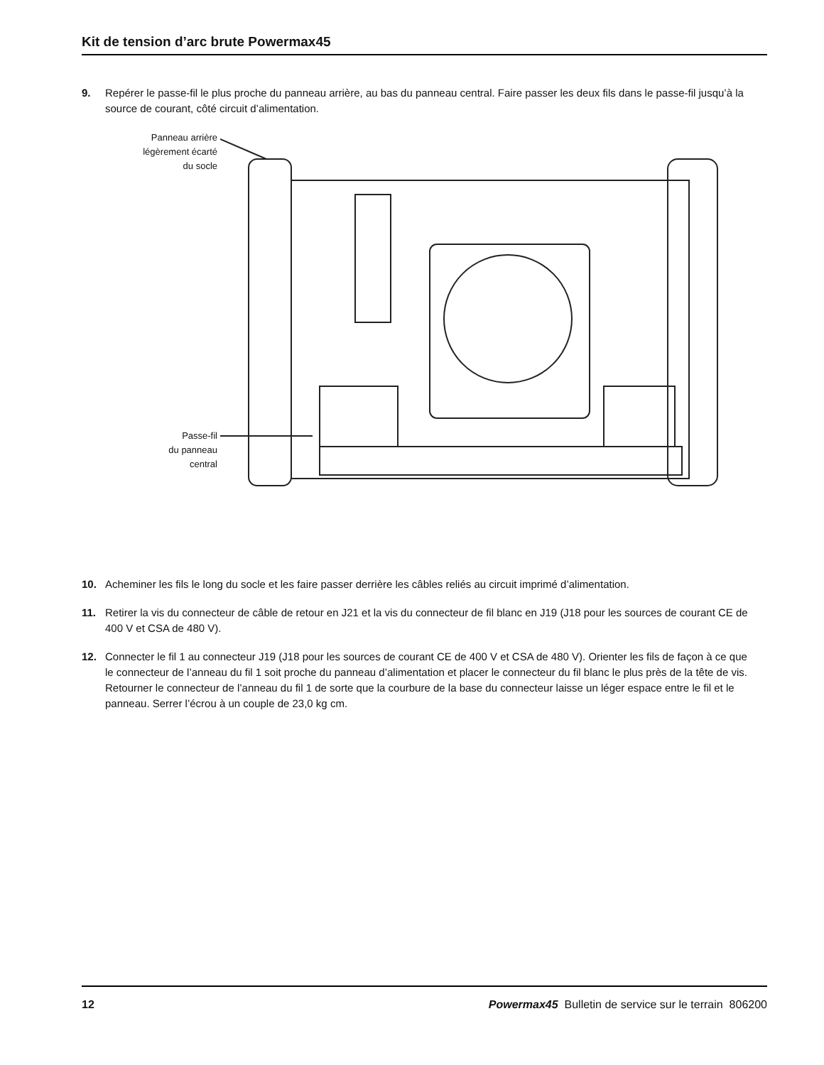Kit de tension d’arc brute Powermax45
9. Repérer le passe-fil le plus proche du panneau arrière, au bas du panneau central. Faire passer les deux fils dans le passe-fil jusqu’à la source de courant, côté circuit d’alimentation.
Panneau arrière
légèrement écarté
du socle
Passe-fil
du panneau
central
10. Acheminer les fils le long du socle et les faire passer derrière les câbles reliés au circuit imprimé d’alimentation.
11. Retirer la vis du connecteur de câble de retour en J21 et la vis du connecteur de fil blanc en J19 (J18 pour les sources de courant CE de 400 V et CSA de 480 V).
12. Connecter le fil 1 au connecteur J19 (J18 pour les sources de courant CE de 400 V et CSA de 480 V). Orienter les fils de façon à ce que le connecteur de l’anneau du fil 1 soit proche du panneau d’alimentation et placer le connecteur du fil blanc le plus près de la tête de vis. Retourner le connecteur de l’anneau du fil 1 de sorte que la courbure de la base du connecteur laisse un léger espace entre le fil et le panneau. Serrer l’écrou à un couple de 23,0 kg cm.
12 Powermax45 Bulletin de service sur le terrain 806200